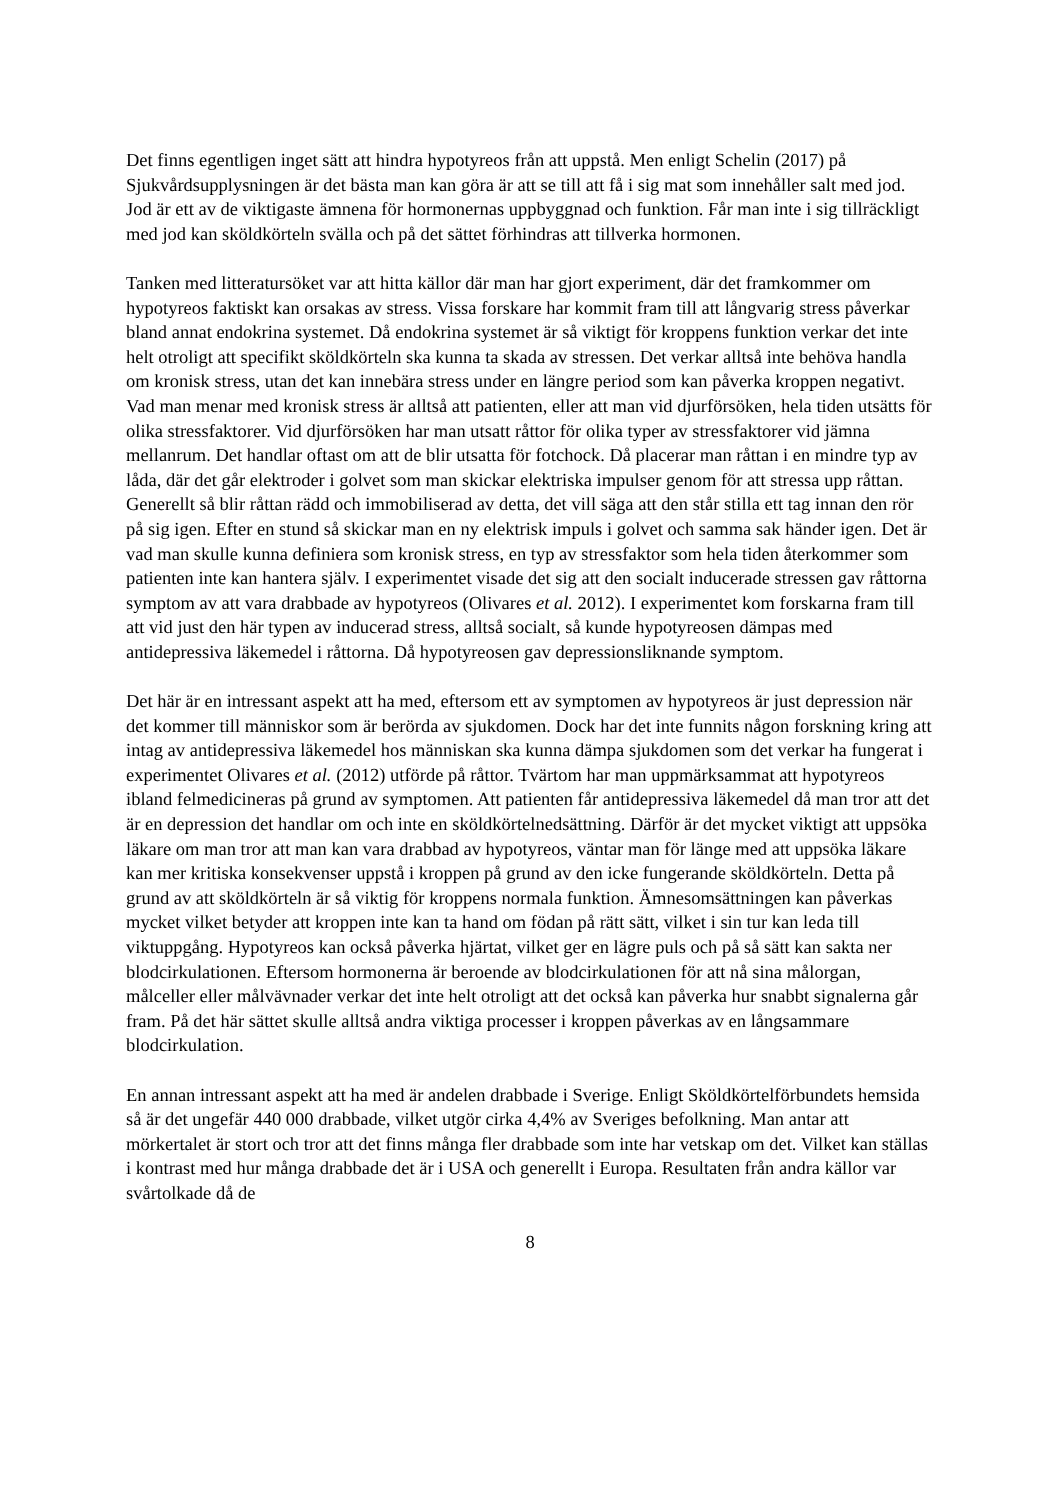Det finns egentligen inget sätt att hindra hypotyreos från att uppstå. Men enligt Schelin (2017) på Sjukvårdsupplysningen är det bästa man kan göra är att se till att få i sig mat som innehåller salt med jod. Jod är ett av de viktigaste ämnena för hormonernas uppbyggnad och funktion. Får man inte i sig tillräckligt med jod kan sköldkörteln svälla och på det sättet förhindras att tillverka hormonen.
Tanken med litteratursöket var att hitta källor där man har gjort experiment, där det framkommer om hypotyreos faktiskt kan orsakas av stress. Vissa forskare har kommit fram till att långvarig stress påverkar bland annat endokrina systemet. Då endokrina systemet är så viktigt för kroppens funktion verkar det inte helt otroligt att specifikt sköldkörteln ska kunna ta skada av stressen. Det verkar alltså inte behöva handla om kronisk stress, utan det kan innebära stress under en längre period som kan påverka kroppen negativt. Vad man menar med kronisk stress är alltså att patienten, eller att man vid djurförsöken, hela tiden utsätts för olika stressfaktorer. Vid djurförsöken har man utsatt råttor för olika typer av stressfaktorer vid jämna mellanrum. Det handlar oftast om att de blir utsatta för fotchock. Då placerar man råttan i en mindre typ av låda, där det går elektroder i golvet som man skickar elektriska impulser genom för att stressa upp råttan. Generellt så blir råttan rädd och immobiliserad av detta, det vill säga att den står stilla ett tag innan den rör på sig igen. Efter en stund så skickar man en ny elektrisk impuls i golvet och samma sak händer igen. Det är vad man skulle kunna definiera som kronisk stress, en typ av stressfaktor som hela tiden återkommer som patienten inte kan hantera själv. I experimentet visade det sig att den socialt inducerade stressen gav råttorna symptom av att vara drabbade av hypotyreos (Olivares et al. 2012). I experimentet kom forskarna fram till att vid just den här typen av inducerad stress, alltså socialt, så kunde hypotyreosen dämpas med antidepressiva läkemedel i råttorna. Då hypotyreosen gav depressionsliknande symptom.
Det här är en intressant aspekt att ha med, eftersom ett av symptomen av hypotyreos är just depression när det kommer till människor som är berörda av sjukdomen. Dock har det inte funnits någon forskning kring att intag av antidepressiva läkemedel hos människan ska kunna dämpa sjukdomen som det verkar ha fungerat i experimentet Olivares et al. (2012) utförde på råttor. Tvärtom har man uppmärksammat att hypotyreos ibland felmedicineras på grund av symptomen. Att patienten får antidepressiva läkemedel då man tror att det är en depression det handlar om och inte en sköldkörtelnedsättning. Därför är det mycket viktigt att uppsöka läkare om man tror att man kan vara drabbad av hypotyreos, väntar man för länge med att uppsöka läkare kan mer kritiska konsekvenser uppstå i kroppen på grund av den icke fungerande sköldkörteln. Detta på grund av att sköldkörteln är så viktig för kroppens normala funktion. Ämnesomsättningen kan påverkas mycket vilket betyder att kroppen inte kan ta hand om födan på rätt sätt, vilket i sin tur kan leda till viktuppgång. Hypotyreos kan också påverka hjärtat, vilket ger en lägre puls och på så sätt kan sakta ner blodcirkulationen. Eftersom hormonerna är beroende av blodcirkulationen för att nå sina målorgan, målceller eller målvävnader verkar det inte helt otroligt att det också kan påverka hur snabbt signalerna går fram. På det här sättet skulle alltså andra viktiga processer i kroppen påverkas av en långsammare blodcirkulation.
En annan intressant aspekt att ha med är andelen drabbade i Sverige. Enligt Sköldkörtelförbundets hemsida så är det ungefär 440 000 drabbade, vilket utgör cirka 4,4% av Sveriges befolkning. Man antar att mörkertalet är stort och tror att det finns många fler drabbade som inte har vetskap om det. Vilket kan ställas i kontrast med hur många drabbade det är i USA och generellt i Europa. Resultaten från andra källor var svårtolkade då de
8